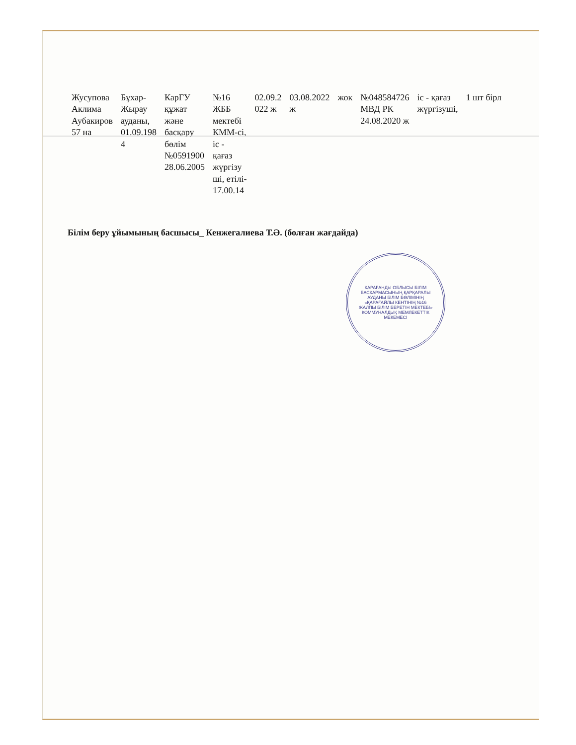| Жусупова Аклима Аубакиров 57 на | Бұхар- Жырау ауданы, 01.09.198 4 | КарГУ құжат және басқару бөлім №0591900 28.06.2005 | №16 ЖББ мектебі КММ-сі, іс - қағаз жүргізу ші, етілі- 17.00.14 | 02.09.2 022 ж | 03.08.2022 ж | жок | №048584726 МВД РК 24.08.2020 ж | іс - қағаз жүргізуші, | 1 шт бірл |
Білім беру ұйымының басшысы_ Кенжегалиева Т.Ә. (болған жағдайда)
ҚАРАҒАНДЫ ОБЛЫСЫ БІЛІМ БАСҚАРМАСЫНЫҢ ҚАРҚАРАЛЫ АУДАНЫ БІЛІМ БӨЛІМІНІҢ «ҚАРАҒАЙЛЫ КЕНТІНІҢ №16 ЖАЛПЫ БІЛІМ БЕРЕТІН МЕКТЕБІ» КОММУНАЛДЫҚ МЕМЛЕКЕТТІК МЕКЕМЕСІ